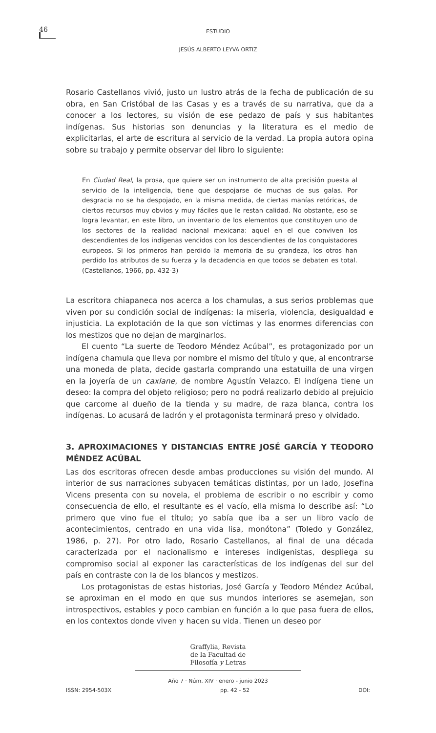46
ESTUDIO
JESÚS ALBERTO LEYVA ORTIZ
Rosario Castellanos vivió, justo un lustro atrás de la fecha de publicación de su obra, en San Cristóbal de las Casas y es a través de su narrativa, que da a conocer a los lectores, su visión de ese pedazo de país y sus habitantes indígenas. Sus historias son denuncias y la literatura es el medio de explicitarlas, el arte de escritura al servicio de la verdad. La propia autora opina sobre su trabajo y permite observar del libro lo siguiente:
En Ciudad Real, la prosa, que quiere ser un instrumento de alta precisión puesta al servicio de la inteligencia, tiene que despojarse de muchas de sus galas. Por desgracia no se ha despojado, en la misma medida, de ciertas manías retóricas, de ciertos recursos muy obvios y muy fáciles que le restan calidad. No obstante, eso se logra levantar, en este libro, un inventario de los elementos que constituyen uno de los sectores de la realidad nacional mexicana: aquel en el que conviven los descendientes de los indígenas vencidos con los descendientes de los conquistadores europeos. Si los primeros han perdido la memoria de su grandeza, los otros han perdido los atributos de su fuerza y la decadencia en que todos se debaten es total. (Castellanos, 1966, pp. 432-3)
La escritora chiapaneca nos acerca a los chamulas, a sus serios problemas que viven por su condición social de indígenas: la miseria, violencia, desigualdad e injusticia. La explotación de la que son víctimas y las enormes diferencias con los mestizos que no dejan de marginarlos.
El cuento “La suerte de Teodoro Méndez Acúbal”, es protagonizado por un indígena chamula que lleva por nombre el mismo del título y que, al encontrarse una moneda de plata, decide gastarla comprando una estatuilla de una virgen en la joyería de un caxlane, de nombre Agustín Velazco. El indígena tiene un deseo: la compra del objeto religioso; pero no podrá realizarlo debido al prejuicio que carcome al dueño de la tienda y su madre, de raza blanca, contra los indígenas. Lo acusará de ladrón y el protagonista terminará preso y olvidado.
3. APROXIMACIONES Y DISTANCIAS ENTRE JOSÉ GARCÍA Y TEODORO MÉNDEZ ACÚBAL
Las dos escritoras ofrecen desde ambas producciones su visión del mundo. Al interior de sus narraciones subyacen temáticas distintas, por un lado, Josefina Vicens presenta con su novela, el problema de escribir o no escribir y como consecuencia de ello, el resultante es el vacío, ella misma lo describe así: “Lo primero que vino fue el título; yo sabía que iba a ser un libro vacío de acontecimientos, centrado en una vida lisa, monótona” (Toledo y González, 1986, p. 27). Por otro lado, Rosario Castellanos, al final de una década caracterizada por el nacionalismo e intereses indigenistas, despliega su compromiso social al exponer las características de los indígenas del sur del país en contraste con la de los blancos y mestizos.
Los protagonistas de estas historias, José García y Teodoro Méndez Acúbal, se aproximan en el modo en que sus mundos interiores se asemejan, son introspectivos, estables y poco cambian en función a lo que pasa fuera de ellos, en los contextos donde viven y hacen su vida. Tienen un deseo por
Graffylia, Revista
de la Facultad de
Filosofía y Letras
Año 7 · Núm. XIV · enero - junio 2023
ISSN: 2954-503X pp. 42 - 52 DOI: